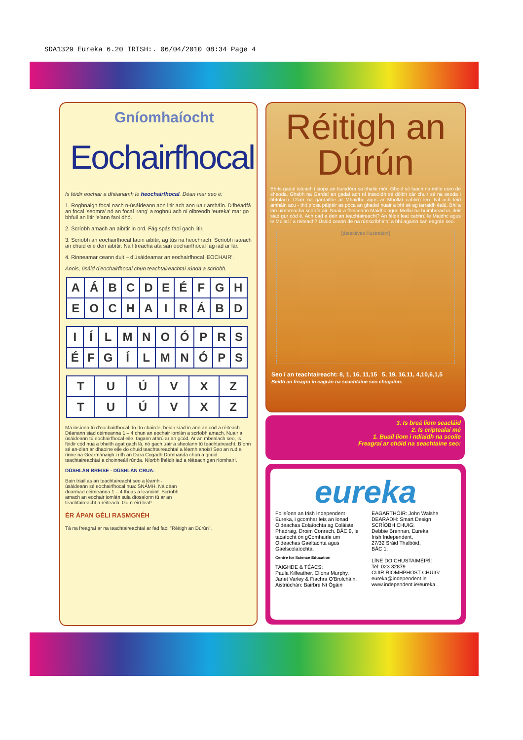SDA1329 Eureka 6.20 IRISH:. 06/04/2010 08:34 Page 4
Gníomhaíocht
Eochairfhocal
Is féidir eochair a dhéanamh le heochairfhocal. Déan mar seo é:
1. Roghnaigh focal nach n-úsáideann aon litir ach aon uair amháin. D'fhéadfá an focal 'seomra' nó an focal 'rang' a roghnú ach ní oibreodh 'eureka' mar go bhfuil an litir 'e'ann faoi dhó.
2. Scríobh amach an aibítir in ord. Fág spás faoi gach litir.
3. Scríobh an eochairfhocal faoin aibítir, ag tús na heochrach. Scríobh isteach an chuid eile den aibítir. Na litreacha atá san eochairfhocal fág iad ar lár.
4. Rinneamar ceann duit – d'úsáideamar an eochairfhocal 'EOCHAIR'.
Anois, úsáid d'eochairfhocal chun teachtaireachtaí rúnda a scríobh.
| A | Á | B | C | D | E | É | F | G | H |
| E | O | C | H | A | I | R | Á | B | D |
| I | Í | L | M | N | O | Ó | P | R | S |
| É | F | G | Í | L | M | N | Ó | P | S |
| T | U | Ú | V | X | Z |
| T | U | Ú | V | X | Z |
Má insíonn tú d'eochairfhocal do do chairde, beidh siad in ann an cód a réiteach. Déanann siad céimeanna 1 – 4 chun an eochair iomlán a scríobh amach. Nuair a úsáideann tú eochairfhocal eile, tagann athrú ar an gcód. Ar an mbealach seo, is féidir cód nua a bheith agat gach lá, nó gach uair a sheolann tú teachtaireacht. Bíonn sé an-dian ar dhaoine eile do chuid teachtaireachtaí a léamh anois! Seo an rud a rinne na Gearmánaigh i rith an Dara Cogadh Domhanda chun a gcuid teachtaireachtaí a choinneáil rúnda. Níorbh fhéidir iad a réiteach gan ríomhairí.
DÚSHLÁN BREISE - DÚSHLÁN CRUA:
Bain triail as an teachtaireacht seo a léamh - úsáideann sé eochairfhocal nua: SNÁMH. Ná déan dearmad céimeanna 1 – 4 thuas a leanúint. Scríobh amach an eochair iomlán sula dtosaíonn tú ar an teachtaireacht a réiteach. Go n-éirí leat!
ÉR ÁPAN GÉLI RASMGNÉH
Tá na freagraí ar na teachtaireachtaí ar fad faoi "Réitigh an Dúrún".
Réitigh an
Dúrún
Bhris gadaí isteach i siopa an tseodóra sa bhaile mór. Ghoid sé luach na mílte euro de sheoda. Ghabh na Gardaí an gadaí ach ní inseoidh sé dóibh cár chuir sé na seoda i bhfolach. D'iarr na gardaithe ar Mhaidhc agus ar Mhollaí cabhrú leo. Níl ach leid amháin acu - thit píosa páipéir as póca an ghadaí nuair a bhí sé ag iarraidh éalú. Bhí a lán uimhreacha scríofa air. Nuair a fheiceann Maidhc agus Mollaí na huimhreacha, deir siad gur cód é. Ach cad a deir an teachtaireacht? An féidir leat cabhrú le Maidhc agus le Mollaí í a reiteach? Úsáid ceann de na rúnscríbhinní a bhí againn san eagrán seo.
[detectives illustration]
Seo í an teachtaireacht: 8, 1, 16, 11,15 5, 19, 16,11, 4,10,6,1,5
Beidh an freagra in eagrán na seachtaine seo chugainn.
3. Is breá liom seacláid
2. Is críptealaí mé
1. Buail liom i ndiaidh na scoile
Freagraí ar chóid na seachtaine seo:
eureka
Foilsíonn an Irish Independent Eureka, i gcomhar leis an Ionad Oideachas Eolaíochta ag Coláiste Phádraig, Droim Conrach, BÁC 9, le tacaíocht ón gComhairle um Oideachas Gaeltachta agus Gaelscolaíochta.
Centre for Science Education
TAIGHDE & TÉACS:
Paula Kilfeather, Cliona Murphy, Janet Varley & Fiachra O'Brolcháin.
Aistriúchán: Bairbre Ní Ógáin
EAGARTHÓIR: John Walshe
DEARADH: Smart Design
SCRÍOBH CHUIG:
Debbie Brennan, Eureka,
Irish Independent,
27/32 Sráid Thalbóid,
BÁC 1.
LÍNE DO CHUSTAIMÉIRÍ:
Tel: 023 32879
CUIR RÍOMHPHOST CHUIG:
eureka@independent.ie
www.independent.ie/eureka